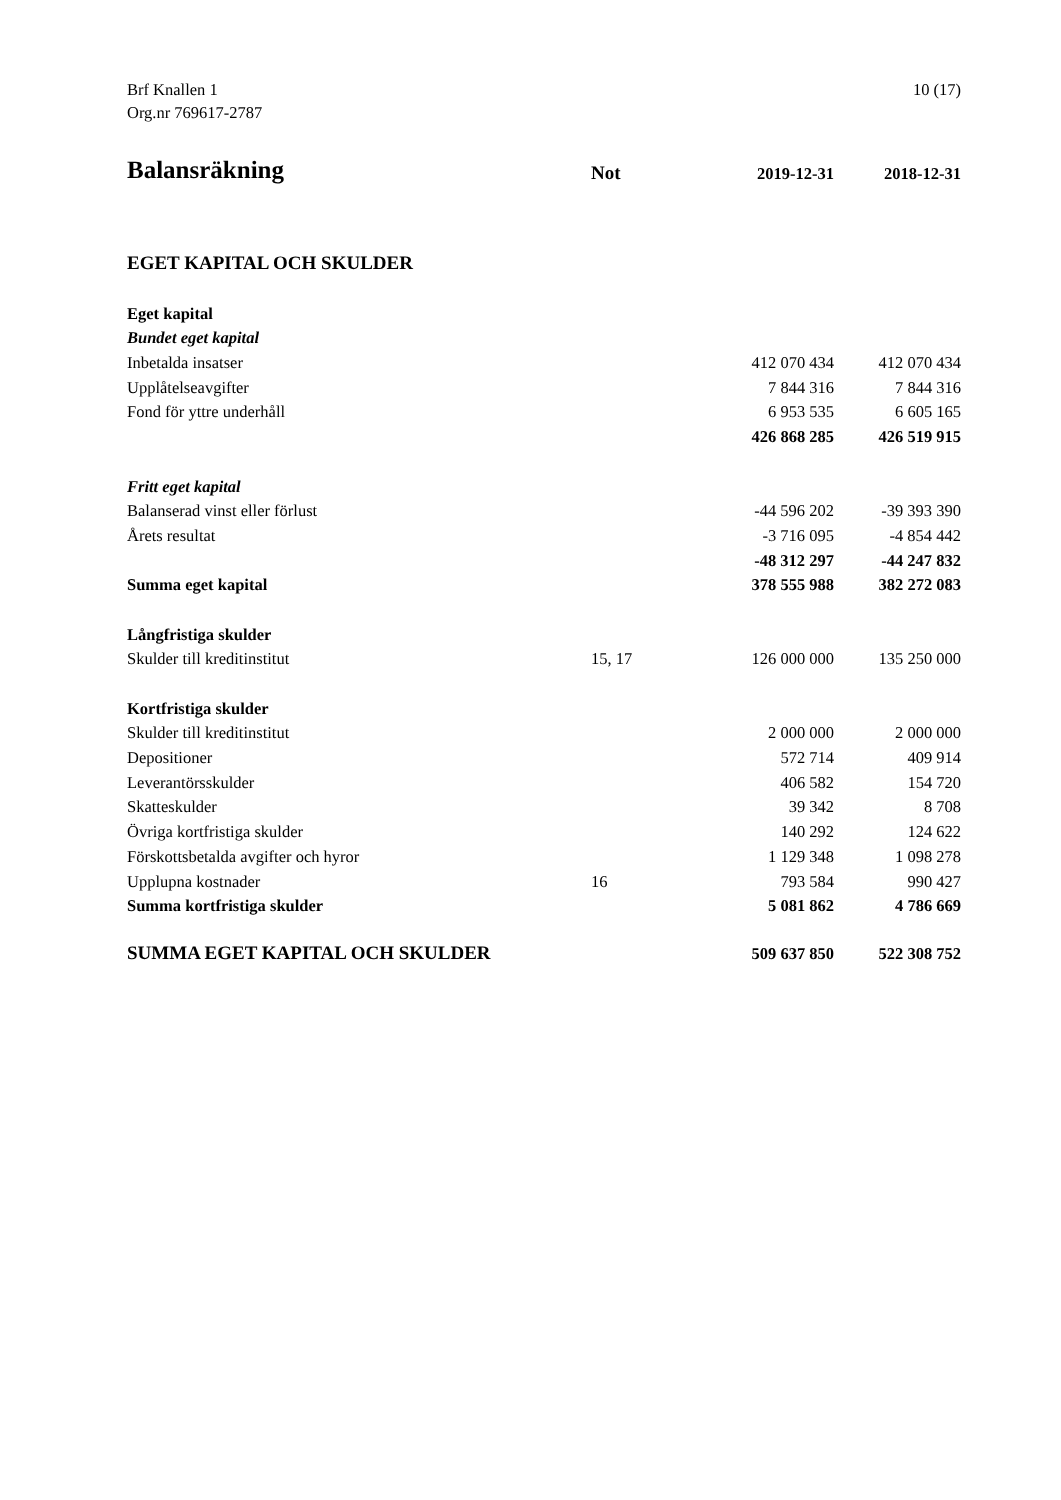Brf Knallen 1
Org.nr 769617-2787
10 (17)
| Balansräkning | Not | 2019-12-31 | 2018-12-31 |
| --- | --- | --- | --- |
| EGET KAPITAL OCH SKULDER | | | |
| Eget kapital | | | |
| Bundet eget kapital | | | |
| Inbetalda insatser | | 412 070 434 | 412 070 434 |
| Upplåtelseavgifter | | 7 844 316 | 7 844 316 |
| Fond för yttre underhåll | | 6 953 535 | 6 605 165 |
| | | 426 868 285 | 426 519 915 |
| Fritt eget kapital | | | |
| Balanserad vinst eller förlust | | -44 596 202 | -39 393 390 |
| Årets resultat | | -3 716 095 | -4 854 442 |
| | | -48 312 297 | -44 247 832 |
| Summa eget kapital | | 378 555 988 | 382 272 083 |
| Långfristiga skulder | | | |
| Skulder till kreditinstitut | 15, 17 | 126 000 000 | 135 250 000 |
| Kortfristiga skulder | | | |
| Skulder till kreditinstitut | | 2 000 000 | 2 000 000 |
| Depositioner | | 572 714 | 409 914 |
| Leverantörsskulder | | 406 582 | 154 720 |
| Skatteskulder | | 39 342 | 8 708 |
| Övriga kortfristiga skulder | | 140 292 | 124 622 |
| Förskottsbetalda avgifter och hyror | | 1 129 348 | 1 098 278 |
| Upplupna kostnader | 16 | 793 584 | 990 427 |
| Summa kortfristiga skulder | | 5 081 862 | 4 786 669 |
| SUMMA EGET KAPITAL OCH SKULDER | | 509 637 850 | 522 308 752 |